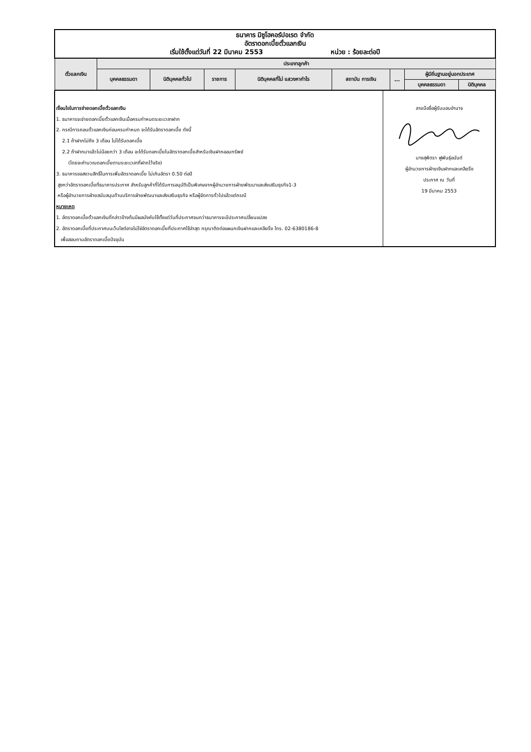| ธนาคาร มิซูโฮคอร์ปอเรต จำกัด อัตราดอกเบี้ยตั๋วแลกเงิน เริ่มใช้ตั้งแต่วันที่ 22 มีนาคม 2553 หน่วย : ร้อยละต่อปี | | | | | | | | |
| ตั๋วแลกเงิน | ประเภทลูกค้า | | | | | | | |
| | บุคคลธรรมดา | นิติบุคคลทั่วไป | ราชการ | นิติบุคคลที่ไม่ แสวงหากำไร | สถาบัน การเงิน | ... | ผู้มีถิ่นฐานอยู่นอกประเทศ | |
| | | | | | | | บุคคลธรรมดา | นิติบุคคล |
| เงื่อนไขในการจ่ายดอกเบี้ยตั๋วแลกเงิน 1. ธนาคารจะจ่ายดอกเบี้ยตั๋วแลกเงินเมื่อครบกำหนดระยะเวลาฝาก 2. กรณีการถอนตั๋วแลกเงินก่อนครบกำหนด จะได้รับอัตราดอกเบี้ย ดังนี้ 2.1 ถ้าฝากไม่ถึง 3 เดือน ไม่ได้รับดอกเบี้ย 2.2 ถ้าฝากมาแล้วไม่น้อยกว่า 3 เดือน จะได้รับดอกเบี้ยในอัตราดอกเบี้ยสำหรับเงินฝากออมทรัพย์ (โดยจะคำนวณดอกเบี้ยตามระยะเวลาที่ฝากไว้จริง) 3. ธนาคารขอสงวนสิทธิ์ในการเพิ่มอัตราดอกเบี้ย ไม่เกินอัตรา 0.50 ต่อปี สูงกว่าอัตราดอกเบี้ยที่ธนาคารประกาศ สำหรับลูกค้าที่ได้รับการอนุมัติเป็นพิเศษจากผู้อำนวยการฝ่ายพัฒนาและส่งเสริมธุรกิจ1-3 หรือผู้อำนวยการฝ่ายสนับสนุนด้านบริการฝ่ายพัฒนาและส่งเสริมธุรกิจ หรือผู้จัดการทั่วไปแล้วแต่กรณี หมายเหตุ 1. อัตราดอกเบี้ยตั๋วแลกเงินที่กล่าวข้างต้นมีผลบังคับใช้ตั้งแต่วันที่ประกาศจนกว่าธนาคารจะมีประกาศเปลี่ยนแปลง 2. อัตราดอกเบี้ยที่ประกาศบนเว็บไซต์อาจไม่ใช่อัตราดอกเบี้ยที่ประกาศใช้ล่าสุด กรุณาติดต่อแผนกเงินฝากและเคลียริ่ง โทร. 02-6380186-8 เพื่อสอบถามอัตราดอกเบี้ยปัจจุบัน | ลายมือชื่อผู้รับมอบอำนาจ นางสุพิตรา ฟูพันธุ์อนันต์ ผู้อำนวยการฝ่ายเงินฝากและเคลียริ่ง ประกาศ ณ วันที่ 19 มีนาคม 2553 |